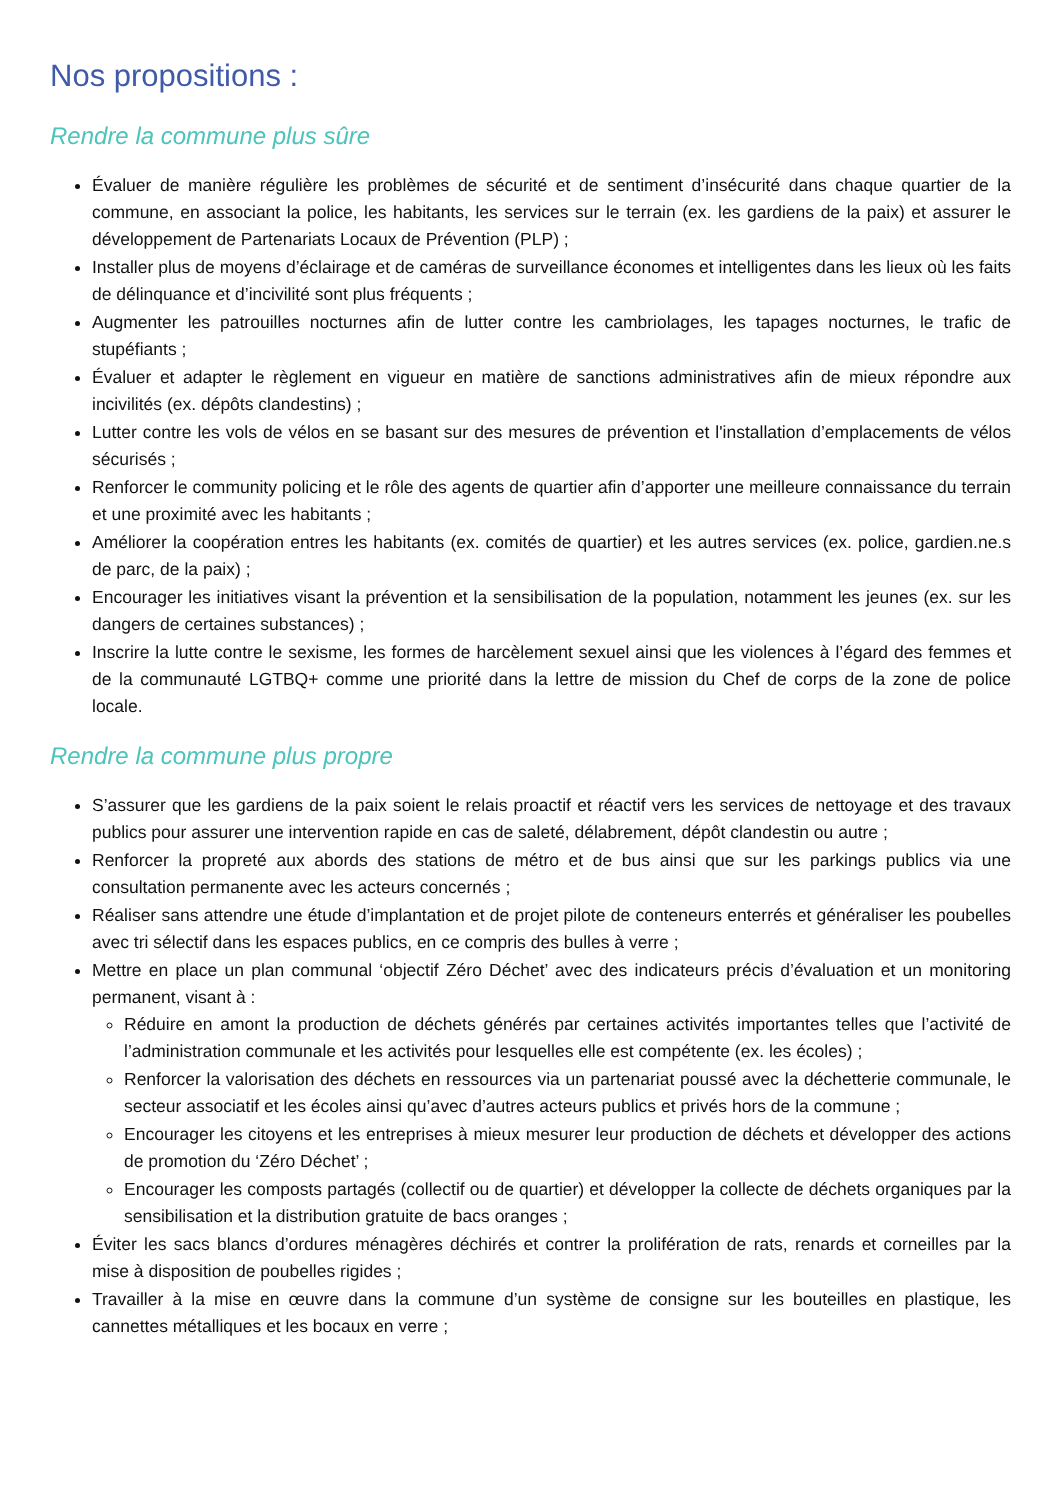Nos propositions :
Rendre la commune plus sûre
Évaluer de manière régulière les problèmes de sécurité et de sentiment d’insécurité dans chaque quartier de la commune, en associant la police, les habitants, les services sur le terrain (ex. les gardiens de la paix) et assurer le développement de Partenariats Locaux de Prévention (PLP) ;
Installer plus de moyens d’éclairage et de caméras de surveillance économes et intelligentes dans les lieux où les faits de délinquance et d’incivilité sont plus fréquents ;
Augmenter les patrouilles nocturnes afin de lutter contre les cambriolages, les tapages nocturnes, le trafic de stupéfiants ;
Évaluer et adapter le règlement en vigueur en matière de sanctions administratives afin de mieux répondre aux incivilités (ex. dépôts clandestins) ;
Lutter contre les vols de vélos en se basant sur des mesures de prévention et l'installation d’emplacements de vélos sécurisés ;
Renforcer le community policing et le rôle des agents de quartier afin d’apporter une meilleure connaissance du terrain et une proximité avec les habitants ;
Améliorer la coopération entres les habitants (ex. comités de quartier) et les autres services (ex. police, gardien.ne.s de parc, de la paix) ;
Encourager les initiatives visant la prévention et la sensibilisation de la population, notamment les jeunes (ex. sur les dangers de certaines substances) ;
Inscrire la lutte contre le sexisme, les formes de harcèlement sexuel ainsi que les violences à l’égard des femmes et de la communauté LGTBQ+ comme une priorité dans la lettre de mission du Chef de corps de la zone de police locale.
Rendre la commune plus propre
S’assurer que les gardiens de la paix soient le relais proactif et réactif vers les services de nettoyage et des travaux publics pour assurer une intervention rapide en cas de saleté, délabrement, dépôt clandestin ou autre ;
Renforcer la propreté aux abords des stations de métro et de bus ainsi que sur les parkings publics via une consultation permanente avec les acteurs concernés ;
Réaliser sans attendre une étude d’implantation et de projet pilote de conteneurs enterrés et généraliser les poubelles avec tri sélectif dans les espaces publics, en ce compris des bulles à verre ;
Mettre en place un plan communal ‘objectif Zéro Déchet’ avec des indicateurs précis d’évaluation et un monitoring permanent, visant à :
Réduire en amont la production de déchets générés par certaines activités importantes telles que l’activité de l’administration communale et les activités pour lesquelles elle est compétente (ex. les écoles) ;
Renforcer la valorisation des déchets en ressources via un partenariat poussé avec la déchetterie communale, le secteur associatif et les écoles ainsi qu’avec d’autres acteurs publics et privés hors de la commune ;
Encourager les citoyens et les entreprises à mieux mesurer leur production de déchets et développer des actions de promotion du ‘Zéro Déchet’ ;
Encourager les composts partagés (collectif ou de quartier) et développer la collecte de déchets organiques par la sensibilisation et la distribution gratuite de bacs oranges ;
Éviter les sacs blancs d’ordures ménagères déchirés et contrer la prolifération de rats, renards et corneilles par la mise à disposition de poubelles rigides ;
Travailler à la mise en œuvre dans la commune d’un système de consigne sur les bouteilles en plastique, les cannettes métalliques et les bocaux en verre ;